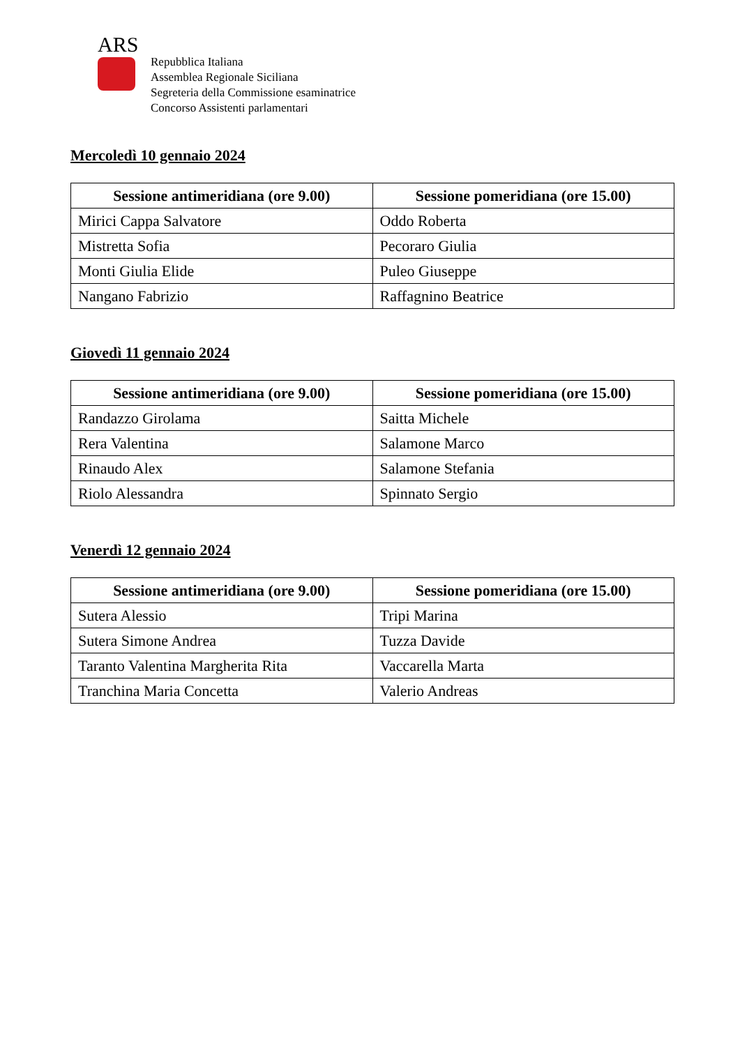ARS
Repubblica Italiana
Assemblea Regionale Siciliana
Segreteria della Commissione esaminatrice
Concorso Assistenti parlamentari
Mercoledì 10 gennaio 2024
| Sessione antimeridiana (ore 9.00) | Sessione pomeridiana (ore 15.00) |
| --- | --- |
| Mirici Cappa Salvatore | Oddo Roberta |
| Mistretta Sofia | Pecoraro Giulia |
| Monti Giulia Elide | Puleo Giuseppe |
| Nangano Fabrizio | Raffagnino Beatrice |
Giovedì 11 gennaio 2024
| Sessione antimeridiana (ore 9.00) | Sessione pomeridiana (ore 15.00) |
| --- | --- |
| Randazzo Girolama | Saitta Michele |
| Rera Valentina | Salamone Marco |
| Rinaudo Alex | Salamone Stefania |
| Riolo Alessandra | Spinnato Sergio |
Venerdì 12 gennaio 2024
| Sessione antimeridiana (ore 9.00) | Sessione pomeridiana (ore 15.00) |
| --- | --- |
| Sutera Alessio | Tripi Marina |
| Sutera Simone Andrea | Tuzza Davide |
| Taranto Valentina Margherita Rita | Vaccarella Marta |
| Tranchina Maria Concetta | Valerio Andreas |